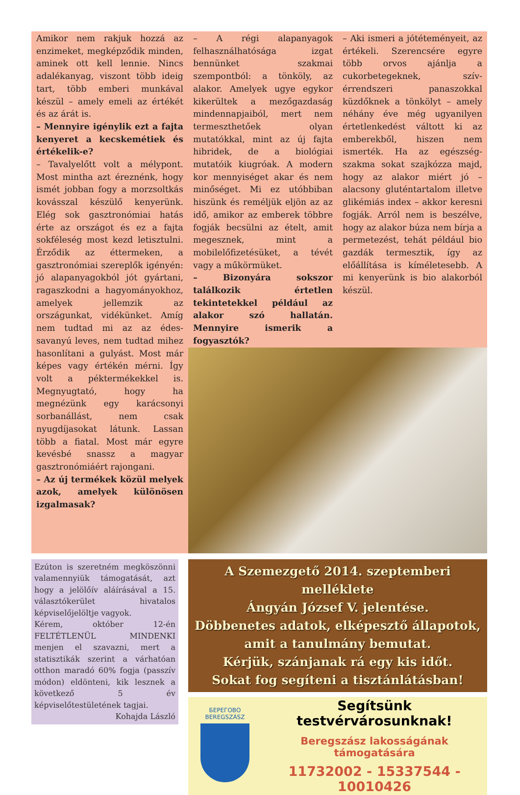Amikor nem rakjuk hozzá az enzimeket, megképződik minden, aminek ott kell lennie. Nincs adalékanyag, viszont több ideig tart, több emberi munkával készül – amely emeli az értékét és az árát is.
– Mennyire igénylik ezt a fajta kenyeret a kecskemétiek és értékelik-e?
– Tavalyelőtt volt a mélypont. Most mintha azt éreznénk, hogy ismét jobban fogy a morzsoltkás kovásszal készülő kenyerünk. Elég sok gasztronómiai hatás érte az országot és ez a fajta sokféleség most kezd letisztulni. Érződik az éttermeken, a gasztronómiai szereplők igényén: jó alapanyagokból jót gyártani, ragaszkodni a hagyományokhoz, amelyek jellemzik az országunkat, vidékünket. Amíg nem tudtad mi az az édes-savanyú leves, nem tudtad mihez hasonlítani a gulyást. Most már képes vagy értékén mérni. Így volt a péktermékekkel is. Megnyugtató, hogy ha megnézünk egy karácsonyi sorbanállást, nem csak nyugdíjasokat látunk. Lassan több a fiatal. Most már egyre kevésbé snassz a magyar gasztronómiáért rajongani.
– Az új termékek közül melyek azok, amelyek különösen izgalmasak?
– A régi alapanyagok felhasználhatósága izgat bennünket szakmai szempontból: a tönköly, az alakor. Amelyek ugye egykor kikerültek a mezőgazdaság mindennapjaiból, mert nem termeszthetőek olyan mutatókkal, mint az új fajta hibridek, de a biológiai mutatóik kiugróak. A modern kor mennyiséget akar és nem minőséget. Mi ez utóbbiban hiszünk és reméljük eljön az az idő, amikor az emberek többre fogják becsülni az ételt, amit megesznek, mint a mobilelőfizetésüket, a tévét vagy a műkörmüket.
– Bizonyára sokszor találkozik értetlen tekintetekkel például az alakor szó hallatán. Mennyire ismerik a fogyasztók?
– Aki ismeri a jótéteményeit, az értékeli. Szerencsére egyre több orvos ajánlja a cukorbetegeknek, szív-érrendszeri panaszokkal küzdőknek a tönkölyt – amely néhány éve még ugyanilyen értetlenkedést váltott ki az emberekből, hiszen nem ismerték. Ha az egészség-szakma sokat szajkózza majd, hogy az alakor miért jó – alacsony gluténtartalom illetve glikémiás index – akkor keresni fogják. Arról nem is beszélve, hogy az alakor búza nem bírja a permetezést, tehát például bio gazdák termesztik, így az előállítása is kíméletesebb. A mi kenyerünk is bio alakorból készül.
Ezúton is szeretném megköszönni valamennyiük támogatását, azt hogy a jelölőív aláírásával a 15. választókerület hivatalos képviselőjelöltje vagyok.
Kérem, október 12-én FELTÉTLENÜL MINDENKI menjen el szavazni, mert a statisztikák szerint a várhatóan otthon maradó 60% fogja (passzív módon) eldönteni, kik lesznek a következő 5 év képviselőtestületének tagjai.
Kohajda László
A Szemezgető 2014. szeptemberi melléklete
Ángyán József V. jelentése.
Döbbenetes adatok, elképesztő állapotok,
amit a tanulmány bemutat.
Kérjük, szánjanak rá egy kis időt.
Sokat fog segíteni a tisztánlátásban!
БЕРЕГОВО
BEREGSZÁSZ
Segítsünk testvérvárosunknak!
Beregszász lakosságának támogatására
11732002 - 15337544 - 10010426